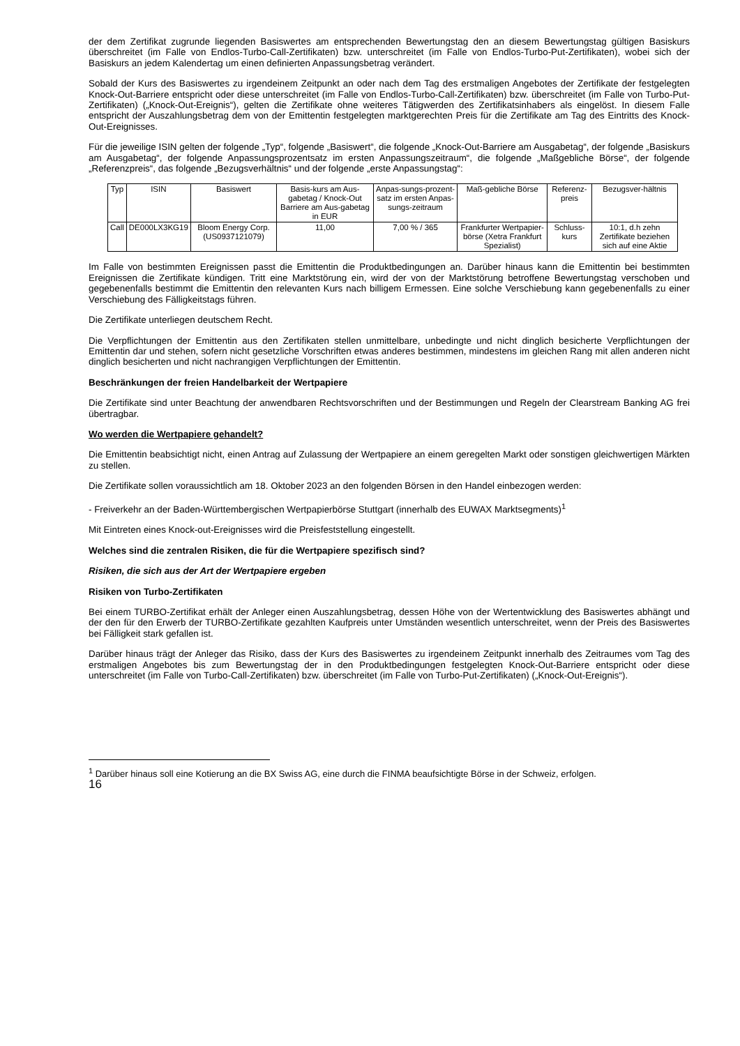der dem Zertifikat zugrunde liegenden Basiswertes am entsprechenden Bewertungstag den an diesem Bewertungstag gültigen Basiskurs überschreitet (im Falle von Endlos-Turbo-Call-Zertifikaten) bzw. unterschreitet (im Falle von Endlos-Turbo-Put-Zertifikaten), wobei sich der Basiskurs an jedem Kalendertag um einen definierten Anpassungsbetrag verändert.
Sobald der Kurs des Basiswertes zu irgendeinem Zeitpunkt an oder nach dem Tag des erstmaligen Angebotes der Zertifikate der festgelegten Knock-Out-Barriere entspricht oder diese unterschreitet (im Falle von Endlos-Turbo-Call-Zertifikaten) bzw. überschreitet (im Falle von Turbo-Put-Zertifikaten) („Knock-Out-Ereignis“), gelten die Zertifikate ohne weiteres Tätigwerden des Zertifikatsinhabers als eingelöst. In diesem Falle entspricht der Auszahlungsbetrag dem von der Emittentin festgelegten marktgerechten Preis für die Zertifikate am Tag des Eintritts des Knock-Out-Ereignisses.
Für die jeweilige ISIN gelten der folgende „Typ“, folgende „Basiswert“, die folgende „Knock-Out-Barriere am Ausgabetag“, der folgende „Basiskurs am Ausgabetag“, der folgende Anpassungsprozentsatz im ersten Anpassungszeitraum“, die folgende „Maßgebliche Börse“, der folgende „Referenzpreis“, das folgende „Bezugsverhältnis“ und der folgende „erste Anpassungstag“:
| Typ | ISIN | Basiswert | Basis-kurs am Aus-gabetag / Knock-Out Barriere am Aus-gabetag in EUR | Anpas-sungs-prozent-satz im ersten Anpas-sungs-zeitraum | Maß-gebliche Börse | Referenz-preis | Bezugsver-hältnis |
| --- | --- | --- | --- | --- | --- | --- | --- |
| Call | DE000LX3KG19 | Bloom Energy Corp. (US0937121079) | 11,00 | 7,00 % / 365 | Frankfurter Wertpapier-börse (Xetra Frankfurt Spezialist) | Schluss-kurs | 10:1, d.h zehn Zertifikate beziehen sich auf eine Aktie |
Im Falle von bestimmten Ereignissen passt die Emittentin die Produktbedingungen an. Darüber hinaus kann die Emittentin bei bestimmten Ereignissen die Zertifikate kündigen. Tritt eine Marktstörung ein, wird der von der Marktstörung betroffene Bewertungstag verschoben und gegebenenfalls bestimmt die Emittentin den relevanten Kurs nach billigem Ermessen. Eine solche Verschiebung kann gegebenenfalls zu einer Verschiebung des Fälligkeitstags führen.
Die Zertifikate unterliegen deutschem Recht.
Die Verpflichtungen der Emittentin aus den Zertifikaten stellen unmittelbare, unbedingte und nicht dinglich besicherte Verpflichtungen der Emittentin dar und stehen, sofern nicht gesetzliche Vorschriften etwas anderes bestimmen, mindestens im gleichen Rang mit allen anderen nicht dinglich besicherten und nicht nachrangigen Verpflichtungen der Emittentin.
Beschränkungen der freien Handelbarkeit der Wertpapiere
Die Zertifikate sind unter Beachtung der anwendbaren Rechtsvorschriften und der Bestimmungen und Regeln der Clearstream Banking AG frei übertragbar.
Wo werden die Wertpapiere gehandelt?
Die Emittentin beabsichtigt nicht, einen Antrag auf Zulassung der Wertpapiere an einem geregelten Markt oder sonstigen gleichwertigen Märkten zu stellen.
Die Zertifikate sollen voraussichtlich am 18. Oktober 2023 an den folgenden Börsen in den Handel einbezogen werden:
- Freiverkehr an der Baden-Württembergischen Wertpapierbörse Stuttgart (innerhalb des EUWAX Marktsegments)<sup>1</sup>
Mit Eintreten eines Knock-out-Ereignisses wird die Preisfeststellung eingestellt.
Welches sind die zentralen Risiken, die für die Wertpapiere spezifisch sind?
Risiken, die sich aus der Art der Wertpapiere ergeben
Risiken von Turbo-Zertifikaten
Bei einem TURBO-Zertifikat erhält der Anleger einen Auszahlungsbetrag, dessen Höhe von der Wertentwicklung des Basiswertes abhängt und der den für den Erwerb der TURBO-Zertifikate gezahlten Kaufpreis unter Umständen wesentlich unterschreitet, wenn der Preis des Basiswertes bei Fälligkeit stark gefallen ist.
Darüber hinaus trägt der Anleger das Risiko, dass der Kurs des Basiswertes zu irgendeinem Zeitpunkt innerhalb des Zeitraumes vom Tag des erstmaligen Angebotes bis zum Bewertungstag der in den Produktbedingungen festgelegten Knock-Out-Barriere entspricht oder diese unterschreitet (im Falle von Turbo-Call-Zertifikaten) bzw. überschreitet (im Falle von Turbo-Put-Zertifikaten) („Knock-Out-Ereignis“).
<sup>1</sup> Darüber hinaus soll eine Kotierung an die BX Swiss AG, eine durch die FINMA beaufsichtigte Börse in der Schweiz, erfolgen.
16